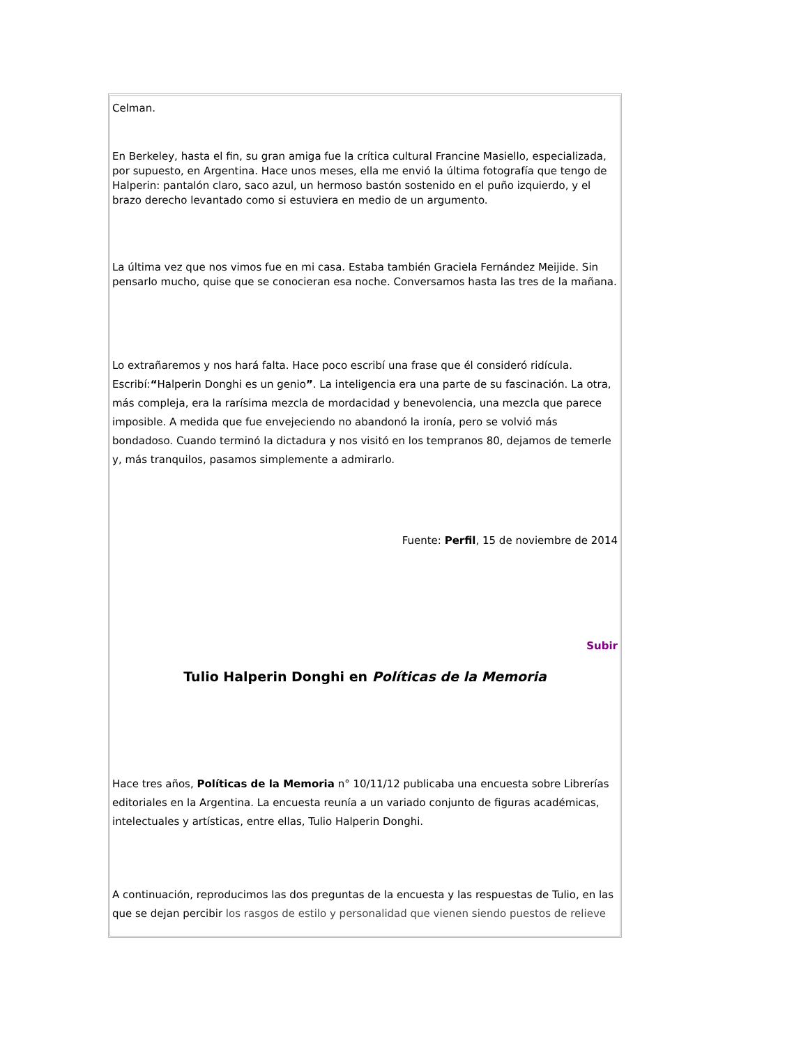Celman.
En Berkeley, hasta el fin, su gran amiga fue la crítica cultural Francine Masiello, especializada, por supuesto, en Argentina. Hace unos meses, ella me envió la última fotografía que tengo de Halperin: pantalón claro, saco azul, un hermoso bastón sostenido en el puño izquierdo, y el brazo derecho levantado como si estuviera en medio de un argumento.
La última vez que nos vimos fue en mi casa. Estaba también Graciela Fernández Meijide. Sin pensarlo mucho, quise que se conocieran esa noche. Conversamos hasta las tres de la mañana.
Lo extrañaremos y nos hará falta. Hace poco escribí una frase que él consideró ridícula. Escribí:“Halperin Donghi es un genio”. La inteligencia era una parte de su fascinación. La otra, más compleja, era la rarísima mezcla de mordacidad y benevolencia, una mezcla que parece imposible. A medida que fue envejeciendo no abandonó la ironía, pero se volvió más bondadoso. Cuando terminó la dictadura y nos visitó en los tempranos 80, dejamos de temerle y, más tranquilos, pasamos simplemente a admirarlo.
Fuente: Perfil, 15 de noviembre de 2014
Subir
Tulio Halperin Donghi en Políticas de la Memoria
Hace tres años, Políticas de la Memoria n° 10/11/12 publicaba una encuesta sobre Librerías editoriales en la Argentina. La encuesta reunía a un variado conjunto de figuras académicas, intelectuales y artísticas, entre ellas, Tulio Halperin Donghi.
A continuación, reproducimos las dos preguntas de la encuesta y las respuestas de Tulio, en las que se dejan percibir los rasgos de estilo y personalidad que vienen siendo puestos de relieve